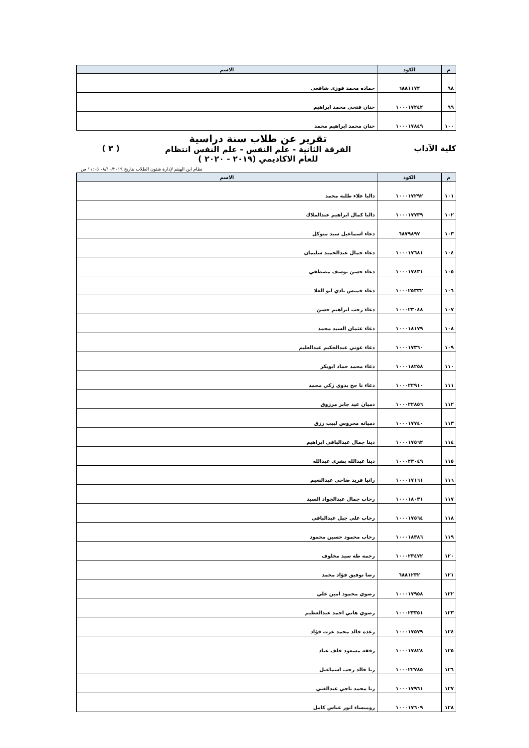| م | الكود | الاسم |
| --- | --- | --- |
| ٩٨ | ٦٨٨١١٧٢ | حماده محمد فوزى شافعى |
| ٩٩ | ١٠٠٠١٧٢٤٢ | حنان فتحي محمد ابراهيم |
| ١٠٠ | ١٠٠٠١٧٨٤٩ | حنان محمد ابراهيم محمد |
كلية الآداب
تقرير عن طلاب سنة دراسية
الفرقة الثانية - علم النفس - علم النفس انتظام
للعام الاكاديمي (٢٠١٩ - ٢٠٢٠ )
( ٣ )
نظام ابن الهيثم لإدارة شئون الطلاب بتاريخ ٠٨/١٠/٢٠١٩ ١١:٠٥ ص
| م | الكود | الاسم |
| --- | --- | --- |
| ١٠١ | ١٠٠٠١٧٢٩٢ | داليا علاء طلبه محمد |
| ١٠٢ | ١٠٠٠١٧٧٣٩ | داليا كمال ابراهيم عبدالملاك |
| ١٠٣ | ٦٨٧٩٨٩٧ | دعاء اسماعيل سيد متوكل |
| ١٠٤ | ١٠٠٠١٧٦٨١ | دعاء جمال عبدالحميد سليمان |
| ١٠٥ | ١٠٠٠١٧٤٣١ | دعاء حسن يوسف مصطفي |
| ١٠٦ | ١٠٠٠٢٥٣٣٢ | دعاء خميس نادي ابو العلا |
| ١٠٧ | ١٠٠٠٢٣٠٤٨ | دعاء رجب ابراهيم حسن |
| ١٠٨ | ١٠٠٠١٨١٧٩ | دعاء عثمان السيد محمد |
| ١٠٩ | ١٠٠٠١٧٣٦٠ | دعاء عوني عبدالحكيم عبدالعليم |
| ١١٠ | ١٠٠٠١٨٢٥٨ | دعاء محمد حماد ابوبكر |
| ١١١ | ١٠٠٠٢٢٩١٠ | دعاء نا جح بدوي زكي محمد |
| ١١٢ | ١٠٠٠٢٢٨٥٦ | دميان عيد جابر مرزوق |
| ١١٣ | ١٠٠٠١٧٧٤٠ | دميانه محروس لبيب رزق |
| ١١٤ | ١٠٠٠١٧٥٦٢ | دينا جمال عبدالباقي ابراهيم |
| ١١٥ | ١٠٠٠٢٣٠٤٩ | دينا عبدالله بشري عبدالله |
| ١١٦ | ١٠٠٠١٧١٦١ | رانيا فريد ضاحي عبدالنعيم |
| ١١٧ | ١٠٠٠١٨٠٣١ | رحاب جمال عبدالجواد السيد |
| ١١٨ | ١٠٠٠١٧٥٦٤ | رحاب علي جبل عبدالباقي |
| ١١٩ | ١٠٠٠١٨٣٨٦ | رحاب محمود حسين محمود |
| ١٢٠ | ١٠٠٠٢٣٤٧٢ | رحمه طه سيد مخلوف |
| ١٢١ | ٦٨٨١٢٣٢ | رضا توفيق فؤاد محمد |
| ١٢٢ | ١٠٠٠١٧٩٥٨ | رضوي محمود امين علي |
| ١٢٣ | ١٠٠٠٢٣٣٥١ | رضوي هاني احمد عبدالعظيم |
| ١٢٤ | ١٠٠٠١٧٥٧٩ | رغده خالد محمد عزت فؤاد |
| ١٢٥ | ١٠٠٠١٧٨٢٨ | رفقه مسعود خلف عياد |
| ١٢٦ | ١٠٠٠٢٢٧٨٥ | رنا خالد رجب اسماعيل |
| ١٢٧ | ١٠٠٠١٧٩٦١ | رنا محمد ناجي عبدالغني |
| ١٢٨ | ١٠٠٠١٧٦٠٩ | روميساء انور عباس كامل |